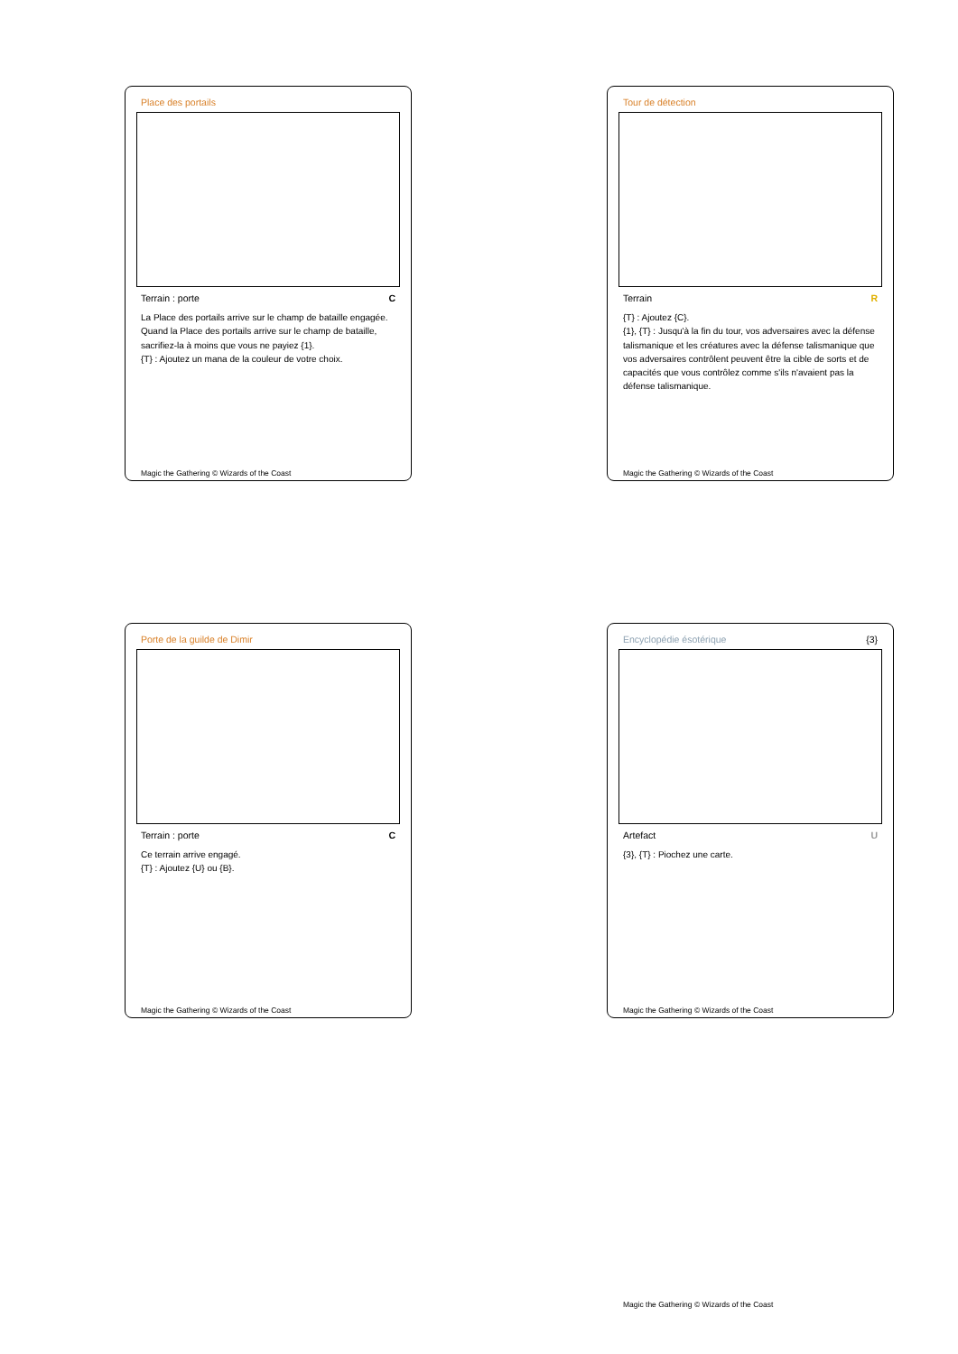Place des portails
Terrain : porte C
La Place des portails arrive sur le champ de bataille engagée.
Quand la Place des portails arrive sur le champ de bataille, sacrifiez-la à moins que vous ne payiez {1}.
{T} : Ajoutez un mana de la couleur de votre choix.
Magic the Gathering © Wizards of the Coast
Tour de détection
Terrain R
{T} : Ajoutez {C}.
{1}, {T} : Jusqu'à la fin du tour, vos adversaires avec la défense talismanique et les créatures avec la défense talismanique que vos adversaires contrôlent peuvent être la cible de sorts et de capacités que vous contrôlez comme s'ils n'avaient pas la défense talismanique.
Magic the Gathering © Wizards of the Coast
Porte de la guilde de Dimir
Terrain : porte C
Ce terrain arrive engagé.
{T} : Ajoutez {U} ou {B}.
Magic the Gathering © Wizards of the Coast
Encyclopédie ésotérique {3}
Artefact U
{3}, {T} : Piochez une carte.
Magic the Gathering © Wizards of the Coast
Magic the Gathering © Wizards of the Coast